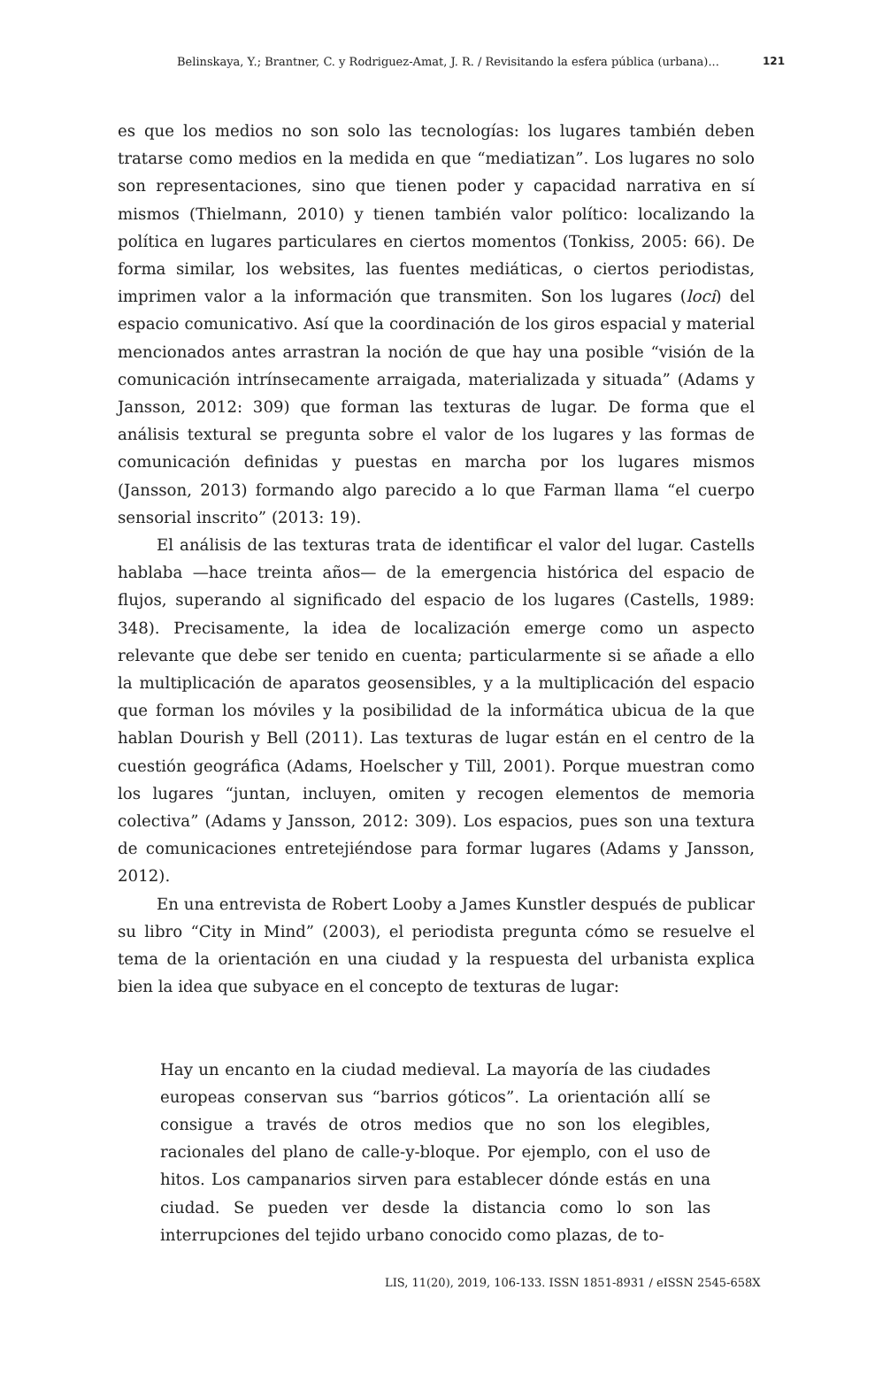Belinskaya, Y.; Brantner, C. y Rodriguez-Amat, J. R. / Revisitando la esfera pública (urbana)... 121
es que los medios no son solo las tecnologías: los lugares también deben tratarse como medios en la medida en que “mediatizan”. Los lugares no solo son representaciones, sino que tienen poder y capacidad narrativa en sí mismos (Thielmann, 2010) y tienen también valor político: localizando la política en lugares particulares en ciertos momentos (Tonkiss, 2005: 66). De forma similar, los websites, las fuentes mediáticas, o ciertos periodistas, imprimen valor a la información que transmiten. Son los lugares (loci) del espacio comunicativo. Así que la coordinación de los giros espacial y material mencionados antes arrastran la noción de que hay una posible “visión de la comunicación intrínsecamente arraigada, materializada y situada” (Adams y Jansson, 2012: 309) que forman las texturas de lugar. De forma que el análisis textural se pregunta sobre el valor de los lugares y las formas de comunicación definidas y puestas en marcha por los lugares mismos (Jansson, 2013) formando algo parecido a lo que Farman llama “el cuerpo sensorial inscrito” (2013: 19).
El análisis de las texturas trata de identificar el valor del lugar. Castells hablaba —hace treinta años— de la emergencia histórica del espacio de flujos, superando al significado del espacio de los lugares (Castells, 1989: 348). Precisamente, la idea de localización emerge como un aspecto relevante que debe ser tenido en cuenta; particularmente si se añade a ello la multiplicación de aparatos geosensibles, y a la multiplicación del espacio que forman los móviles y la posibilidad de la informática ubicua de la que hablan Dourish y Bell (2011). Las texturas de lugar están en el centro de la cuestión geográfica (Adams, Hoelscher y Till, 2001). Porque muestran como los lugares “juntan, incluyen, omiten y recogen elementos de memoria colectiva” (Adams y Jansson, 2012: 309). Los espacios, pues son una textura de comunicaciones entretejiéndose para formar lugares (Adams y Jansson, 2012).
En una entrevista de Robert Looby a James Kunstler después de publicar su libro “City in Mind” (2003), el periodista pregunta cómo se resuelve el tema de la orientación en una ciudad y la respuesta del urbanista explica bien la idea que subyace en el concepto de texturas de lugar:
Hay un encanto en la ciudad medieval. La mayoría de las ciudades europeas conservan sus “barrios góticos”. La orientación allí se consigue a través de otros medios que no son los elegibles, racionales del plano de calle-y-bloque. Por ejemplo, con el uso de hitos. Los campanarios sirven para establecer dónde estás en una ciudad. Se pueden ver desde la distancia como lo son las interrupciones del tejido urbano conocido como plazas, de to-
LIS, 11(20), 2019, 106-133. ISSN 1851-8931 / eISSN 2545-658X